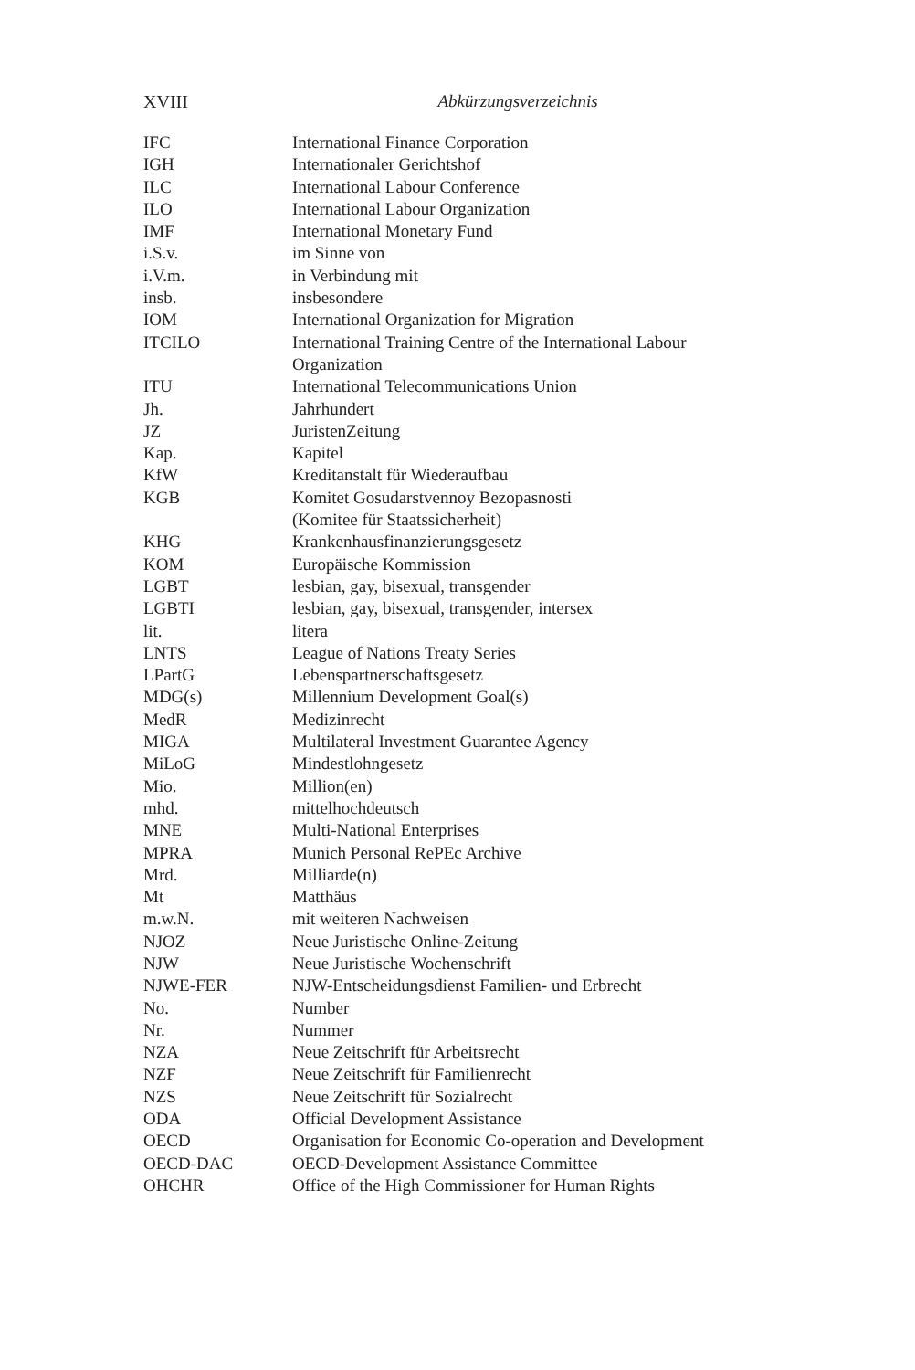XVIII Abkürzungsverzeichnis
| IFC | International Finance Corporation |
| IGH | Internationaler Gerichtshof |
| ILC | International Labour Conference |
| ILO | International Labour Organization |
| IMF | International Monetary Fund |
| i.S.v. | im Sinne von |
| i.V.m. | in Verbindung mit |
| insb. | insbesondere |
| IOM | International Organization for Migration |
| ITCILO | International Training Centre of the International Labour Organization |
| ITU | International Telecommunications Union |
| Jh. | Jahrhundert |
| JZ | JuristenZeitung |
| Kap. | Kapitel |
| KfW | Kreditanstalt für Wiederaufbau |
| KGB | Komitet Gosudarstvennoy Bezopasnosti (Komitee für Staatssicherheit) |
| KHG | Krankenhausfinanzierungsgesetz |
| KOM | Europäische Kommission |
| LGBT | lesbian, gay, bisexual, transgender |
| LGBTI | lesbian, gay, bisexual, transgender, intersex |
| lit. | litera |
| LNTS | League of Nations Treaty Series |
| LPartG | Lebenspartnerschaftsgesetz |
| MDG(s) | Millennium Development Goal(s) |
| MedR | Medizinrecht |
| MIGA | Multilateral Investment Guarantee Agency |
| MiLoG | Mindestlohngesetz |
| Mio. | Million(en) |
| mhd. | mittelhochdeutsch |
| MNE | Multi-National Enterprises |
| MPRA | Munich Personal RePEc Archive |
| Mrd. | Milliarde(n) |
| Mt | Matthäus |
| m.w.N. | mit weiteren Nachweisen |
| NJOZ | Neue Juristische Online-Zeitung |
| NJW | Neue Juristische Wochenschrift |
| NJWE-FER | NJW-Entscheidungsdienst Familien- und Erbrecht |
| No. | Number |
| Nr. | Nummer |
| NZA | Neue Zeitschrift für Arbeitsrecht |
| NZF | Neue Zeitschrift für Familienrecht |
| NZS | Neue Zeitschrift für Sozialrecht |
| ODA | Official Development Assistance |
| OECD | Organisation for Economic Co-operation and Development |
| OECD-DAC | OECD-Development Assistance Committee |
| OHCHR | Office of the High Commissioner for Human Rights |